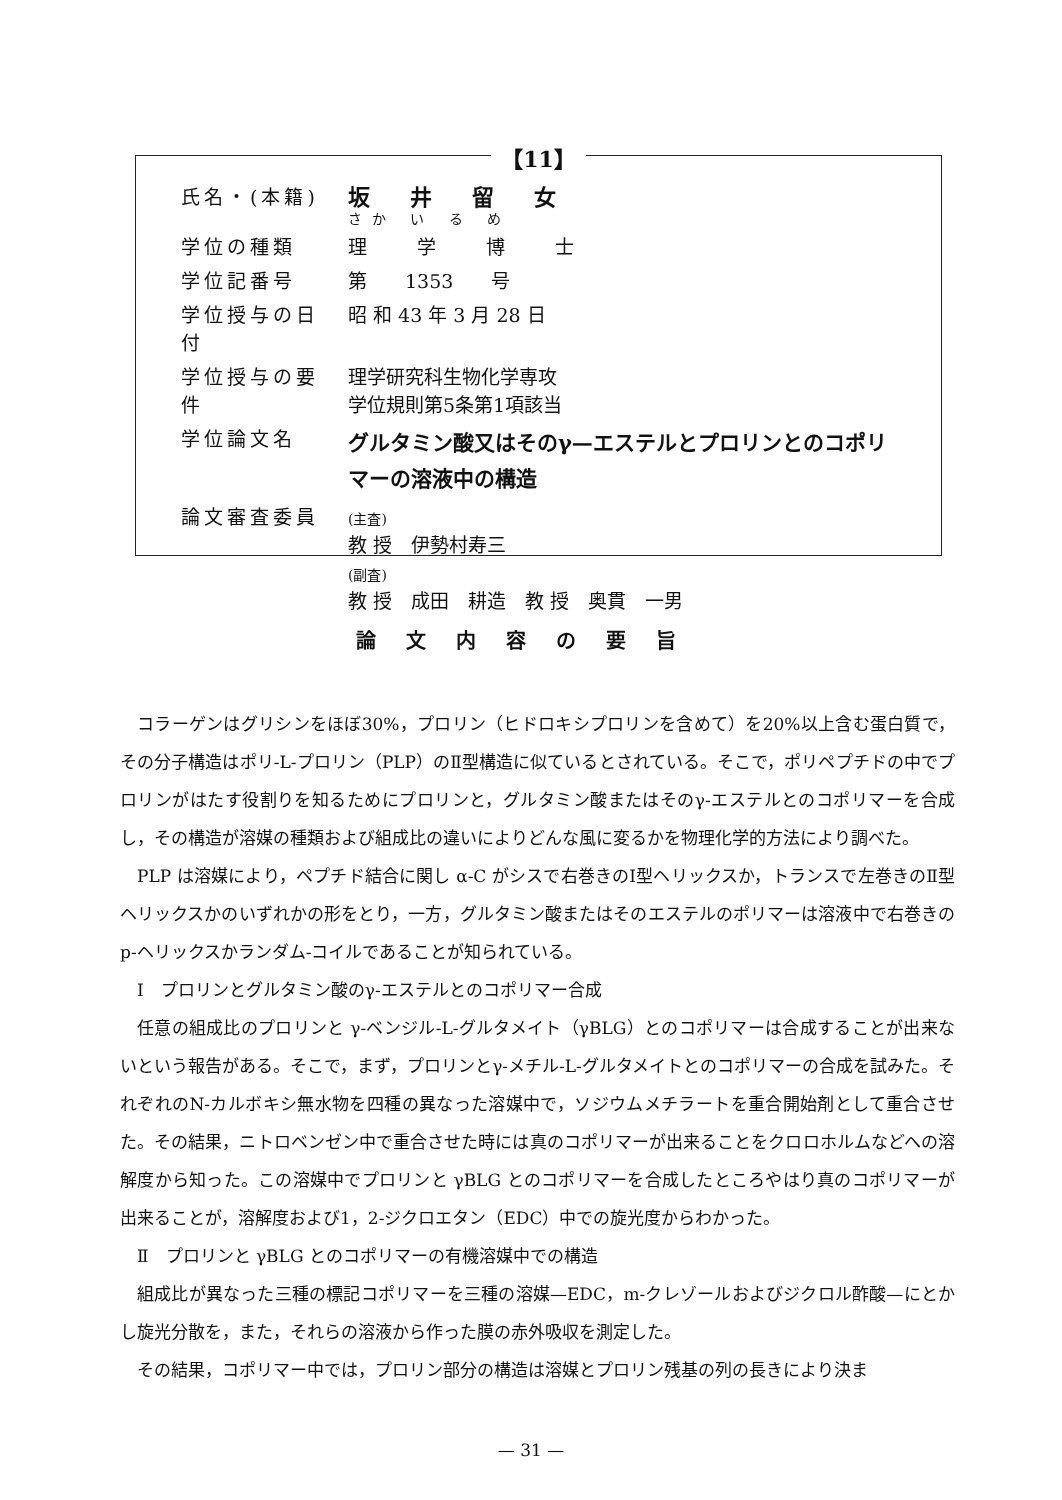【11】
| 氏名・(本籍) | 坂井留女 さか い る め |
| 学位の種類 | 理学博士 |
| 学位記番号 | 第 1353 号 |
| 学位授与の日付 | 昭 和 43 年 3 月 28 日 |
| 学位授与の要件 | 理学研究科生物化学専攻 学位規則第5条第1項該当 |
| 学位論文名 | グルタミン酸又はそのγ—エステルとプロリンとのコポリ マーの溶液中の構造 |
| 論文審査委員 | (主査) 教 授 伊勢村寿三 (副査) 教 授 成田 耕造 教 授 奥貫 一男 |
論文内容の要旨
コラーゲンはグリシンをほぼ30%，プロリン（ヒドロキシプロリンを含めて）を20%以上含む蛋白質で，その分子構造はポリ-L-プロリン（PLP）のⅡ型構造に似ているとされている。そこで，ポリペプチドの中でプロリンがはたす役割りを知るためにプロリンと，グルタミン酸またはそのγ-エステルとのコポリマーを合成し，その構造が溶媒の種類および組成比の違いによりどんな風に変るかを物理化学的方法により調べた。
PLP は溶媒により，ペプチド結合に関し α-C がシスで右巻きのⅠ型ヘリックスか，トランスで左巻きのⅡ型ヘリックスかのいずれかの形をとり，一方，グルタミン酸またはそのエステルのポリマーは溶液中で右巻きのp-ヘリックスかランダム-コイルであることが知られている。
Ⅰ　プロリンとグルタミン酸のγ-エステルとのコポリマー合成
任意の組成比のプロリンと γ-ベンジル-L-グルタメイト（γBLG）とのコポリマーは合成することが出来ないという報告がある。そこで，まず，プロリンとγ-メチル-L-グルタメイトとのコポリマーの合成を試みた。それぞれのN-カルボキシ無水物を四種の異なった溶媒中で，ソジウムメチラートを重合開始剤として重合させた。その結果，ニトロベンゼン中で重合させた時には真のコポリマーが出来ることをクロロホルムなどへの溶解度から知った。この溶媒中でプロリンと γBLG とのコポリマーを合成したところやはり真のコポリマーが出来ることが，溶解度および1，2-ジクロエタン（EDC）中での旋光度からわかった。
Ⅱ　プロリンと γBLG とのコポリマーの有機溶媒中での構造
組成比が異なった三種の標記コポリマーを三種の溶媒—EDC，m-クレゾールおよびジクロル酢酸—にとかし旋光分散を，また，それらの溶液から作った膜の赤外吸収を測定した。
その結果，コポリマー中では，プロリン部分の構造は溶媒とプロリン残基の列の長きにより決ま
— 31 —